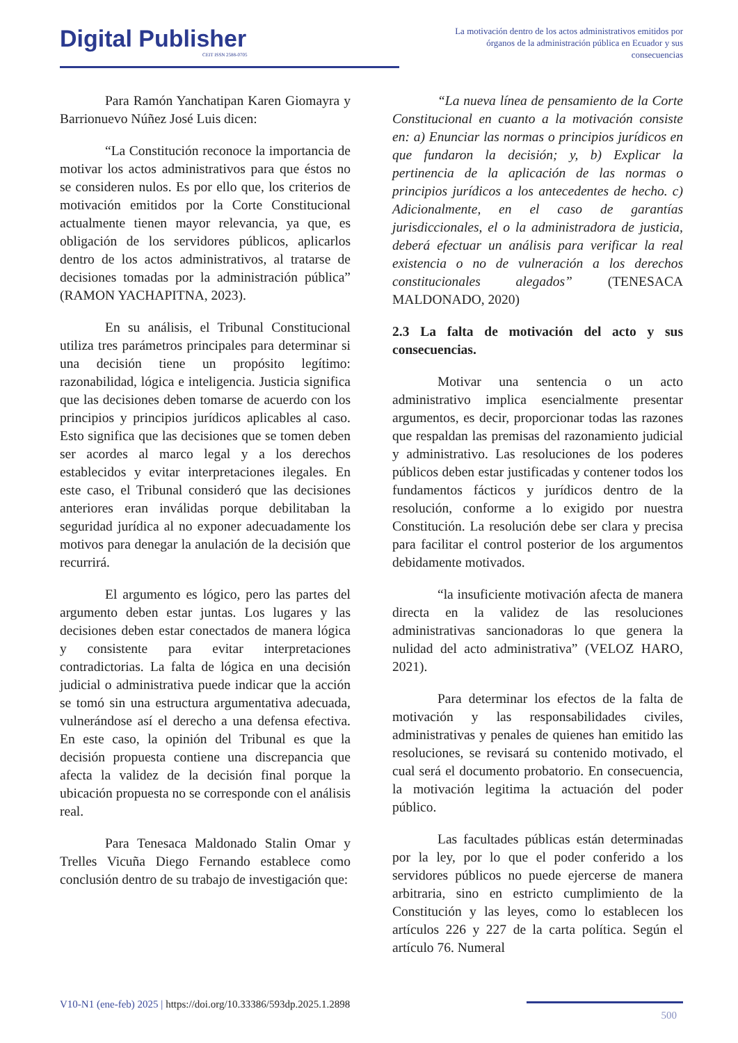Digital Publisher
CEIT ISSN 2588-0705
La motivación dentro de los actos administrativos emitidos por órganos de la administración pública en Ecuador y sus consecuencias
Para Ramón Yanchatipan Karen Giomayra y Barrionuevo Núñez José Luis dicen:
“La Constitución reconoce la importancia de motivar los actos administrativos para que éstos no se consideren nulos. Es por ello que, los criterios de motivación emitidos por la Corte Constitucional actualmente tienen mayor relevancia, ya que, es obligación de los servidores públicos, aplicarlos dentro de los actos administrativos, al tratarse de decisiones tomadas por la administración pública” (RAMON YACHAPITNA, 2023).
En su análisis, el Tribunal Constitucional utiliza tres parámetros principales para determinar si una decisión tiene un propósito legítimo: razonabilidad, lógica e inteligencia. Justicia significa que las decisiones deben tomarse de acuerdo con los principios y principios jurídicos aplicables al caso. Esto significa que las decisiones que se tomen deben ser acordes al marco legal y a los derechos establecidos y evitar interpretaciones ilegales. En este caso, el Tribunal consideró que las decisiones anteriores eran inválidas porque debilitaban la seguridad jurídica al no exponer adecuadamente los motivos para denegar la anulación de la decisión que recurrirá.
El argumento es lógico, pero las partes del argumento deben estar juntas. Los lugares y las decisiones deben estar conectados de manera lógica y consistente para evitar interpretaciones contradictorias. La falta de lógica en una decisión judicial o administrativa puede indicar que la acción se tomó sin una estructura argumentativa adecuada, vulnerándose así el derecho a una defensa efectiva. En este caso, la opinión del Tribunal es que la decisión propuesta contiene una discrepancia que afecta la validez de la decisión final porque la ubicación propuesta no se corresponde con el análisis real.
Para Tenesaca Maldonado Stalin Omar y Trelles Vicuña Diego Fernando establece como conclusión dentro de su trabajo de investigación que:
“La nueva línea de pensamiento de la Corte Constitucional en cuanto a la motivación consiste en: a) Enunciar las normas o principios jurídicos en que fundaron la decisión; y, b) Explicar la pertinencia de la aplicación de las normas o principios jurídicos a los antecedentes de hecho. c) Adicionalmente, en el caso de garantías jurisdiccionales, el o la administradora de justicia, deberá efectuar un análisis para verificar la real existencia o no de vulneración a los derechos constitucionales alegados” (TENESACA MALDONADO, 2020)
2.3 La falta de motivación del acto y sus consecuencias.
Motivar una sentencia o un acto administrativo implica esencialmente presentar argumentos, es decir, proporcionar todas las razones que respaldan las premisas del razonamiento judicial y administrativo. Las resoluciones de los poderes públicos deben estar justificadas y contener todos los fundamentos fácticos y jurídicos dentro de la resolución, conforme a lo exigido por nuestra Constitución. La resolución debe ser clara y precisa para facilitar el control posterior de los argumentos debidamente motivados.
“la insuficiente motivación afecta de manera directa en la validez de las resoluciones administrativas sancionadoras lo que genera la nulidad del acto administrativa” (VELOZ HARO, 2021).
Para determinar los efectos de la falta de motivación y las responsabilidades civiles, administrativas y penales de quienes han emitido las resoluciones, se revisará su contenido motivado, el cual será el documento probatorio. En consecuencia, la motivación legitima la actuación del poder público.
Las facultades públicas están determinadas por la ley, por lo que el poder conferido a los servidores públicos no puede ejercerse de manera arbitraria, sino en estricto cumplimiento de la Constitución y las leyes, como lo establecen los artículos 226 y 227 de la carta política. Según el artículo 76. Numeral
V10-N1 (ene-feb) 2025 | https://doi.org/10.33386/593dp.2025.1.2898
500